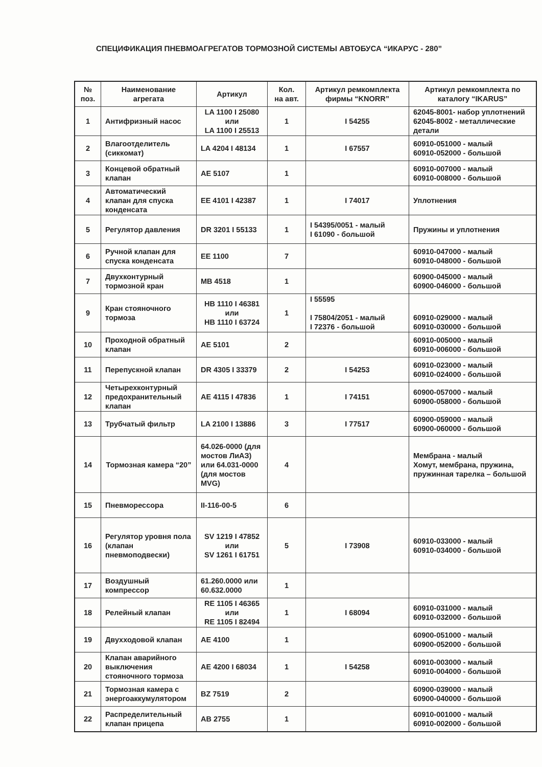СПЕЦИФИКАЦИЯ ПНЕВМОАГРЕГАТОВ ТОРМОЗНОЙ СИСТЕМЫ АВТОБУСА “ИКАРУС - 280”
| № поз. | Наименование агрегата | Артикул | Кол. на авт. | Артикул ремкомплекта фирмы “KNORR” | Артикул ремкомплекта по каталогу “IKARUS” |
| --- | --- | --- | --- | --- | --- |
| 1 | Антифризный насос | LA 1100 I 25080 или LA 1100 I 25513 | 1 | I 54255 | 62045-8001- набор уплотнений 62045-8002 - металлические детали |
| 2 | Влагоотделитель (сиккомат) | LA 4204 I 48134 | 1 | I 67557 | 60910-051000 - малый 60910-052000 - большой |
| 3 | Концевой обратный клапан | AE 5107 | 1 | | 60910-007000 - малый 60910-008000 - большой |
| 4 | Автоматический клапан для спуска конденсата | EE 4101 I 42387 | 1 | I 74017 | Уплотнения |
| 5 | Регулятор давления | DR 3201 I 55133 | 1 | I 54395/0051 - малый I 61090 - большой | Пружины и уплотнения |
| 6 | Ручной клапан для спуска конденсата | EE 1100 | 7 | | 60910-047000 - малый 60910-048000 - большой |
| 7 | Двухконтурный тормозной кран | MB 4518 | 1 | | 60900-045000 - малый 60900-046000 - большой |
| 9 | Кран стояночного тормоза | HB 1110 I 46381 или HB 1110 I 63724 | 1 | I 55595 I 75804/2051 - малый I 72376 - большой | 60910-029000 - малый 60910-030000 - большой |
| 10 | Проходной обратный клапан | AE 5101 | 2 | | 60910-005000 - малый 60910-006000 - большой |
| 11 | Перепускной клапан | DR 4305 I 33379 | 2 | I 54253 | 60910-023000 - малый 60910-024000 - большой |
| 12 | Четырехконтурный предохранительный клапан | AE 4115 I 47836 | 1 | I 74151 | 60900-057000 - малый 60900-058000 - большой |
| 13 | Трубчатый фильтр | LA 2100 I 13886 | 3 | I 77517 | 60900-059000 - малый 60900-060000 - большой |
| 14 | Тормозная камера “20” | 64.026-0000 (для мостов ЛиАЗ) или 64.031-0000 (для мостов MVG) | 4 | | Мембрана - малый Хомут, мембрана, пружина, пружинная тарелка – большой |
| 15 | Пневморессора | II-116-00-5 | 6 | | |
| 16 | Регулятор уровня пола (клапан пневмоподвески) | SV 1219 I 47852 или SV 1261 I 61751 | 5 | I 73908 | 60910-033000 - малый 60910-034000 - большой |
| 17 | Воздушный компрессор | 61.260.0000 или 60.632.0000 | 1 | | |
| 18 | Релейный клапан | RE 1105 I 46365 или RE 1105 I 82494 | 1 | I 68094 | 60910-031000 - малый 60910-032000 - большой |
| 19 | Двухходовой клапан | AE 4100 | 1 | | 60900-051000 - малый 60900-052000 - большой |
| 20 | Клапан аварийного выключения стояночного тормоза | AE 4200 I 68034 | 1 | I 54258 | 60910-003000 - малый 60910-004000 - большой |
| 21 | Тормозная камера с энергоаккумулятором | BZ 7519 | 2 | | 60900-039000 - малый 60900-040000 - большой |
| 22 | Распределительный клапан прицепа | AB 2755 | 1 | | 60910-001000 - малый 60910-002000 - большой |